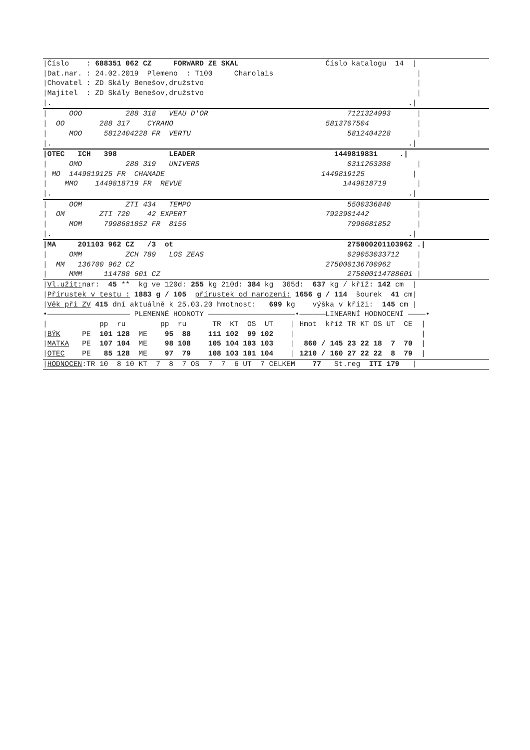|Číslo : 688351 062 CZ FORWARD ZE SKAL Číslo katalogu 14 |
|Dat.nar. : 24.02.2019 Plemeno : T100 Charolais |
|Chovatel : ZD Skály Benešov,družstvo |
|Majitel : ZD Skály Benešov,družstvo |
|. .|
| OOO 288 318 VEAU D'OR 7121324993 |
| OO 288 317 CYRANO 5813707504 |
| MOO 5812404228 FR VERTU 5812404228 |
|. .|
|OTEC ICH 398 LEADER 1449819831 .|
| OMO 288 319 UNIVERS 0311263308 |
| MO 1449819125 FR CHAMADE 1449819125 |
| MMO 1449818719 FR REVUE 1449818719 |
|. .|
| OOM ZTI 434 TEMPO 5500336840 |
| OM ZTI 720 42 EXPERT 7923901442 |
| MOM 7998681852 FR 8156 7998681852 |
|. .|
|MA 201103 962 CZ /3 ot 275000201103962 .|
| OMM ZCH 789 LOS ZEAS 029053033712 |
| MM 136700 962 CZ 275000136700962 |
| MMM 114788 601 CZ 275000114788601 |
|Vl.užit: nar: 45 ** kg ve 120d: 255 kg 210d: 384 kg 365d: 637 kg / kříž: 142 cm |
|Přírustek v testu : 1883 g / 105 přírustek od narození: 1656 g / 114 šourek 41 cm|
|Věk při ZV 415 dní aktuálně k 25.03.20 hmotnost: 699 kg výška v kříži: 145 cm |
•——————————————————— PLEMENNÉ HODNOTY ————————————————————•——————LINEARNÍ HODNOCENÍ ————•
| pp ru pp ru TR KT OS UT | Hmot kříž TR KT OS UT CE |
|BÝK PE 101 128 ME 95 88 111 102 99 102 | |
|MATKA PE 107 104 ME 98 108 105 104 103 103 | 860 / 145 23 22 18 7 70 |
|OTEC PE 85 128 ME 97 79 108 103 101 104 | 1210 / 160 27 22 22 8 79 |
|HODNOCEN:TR 10 8 10 KT 7 8 7 OS 7 7 6 UT 7 CELKEM 77 St.reg ITI 179 |